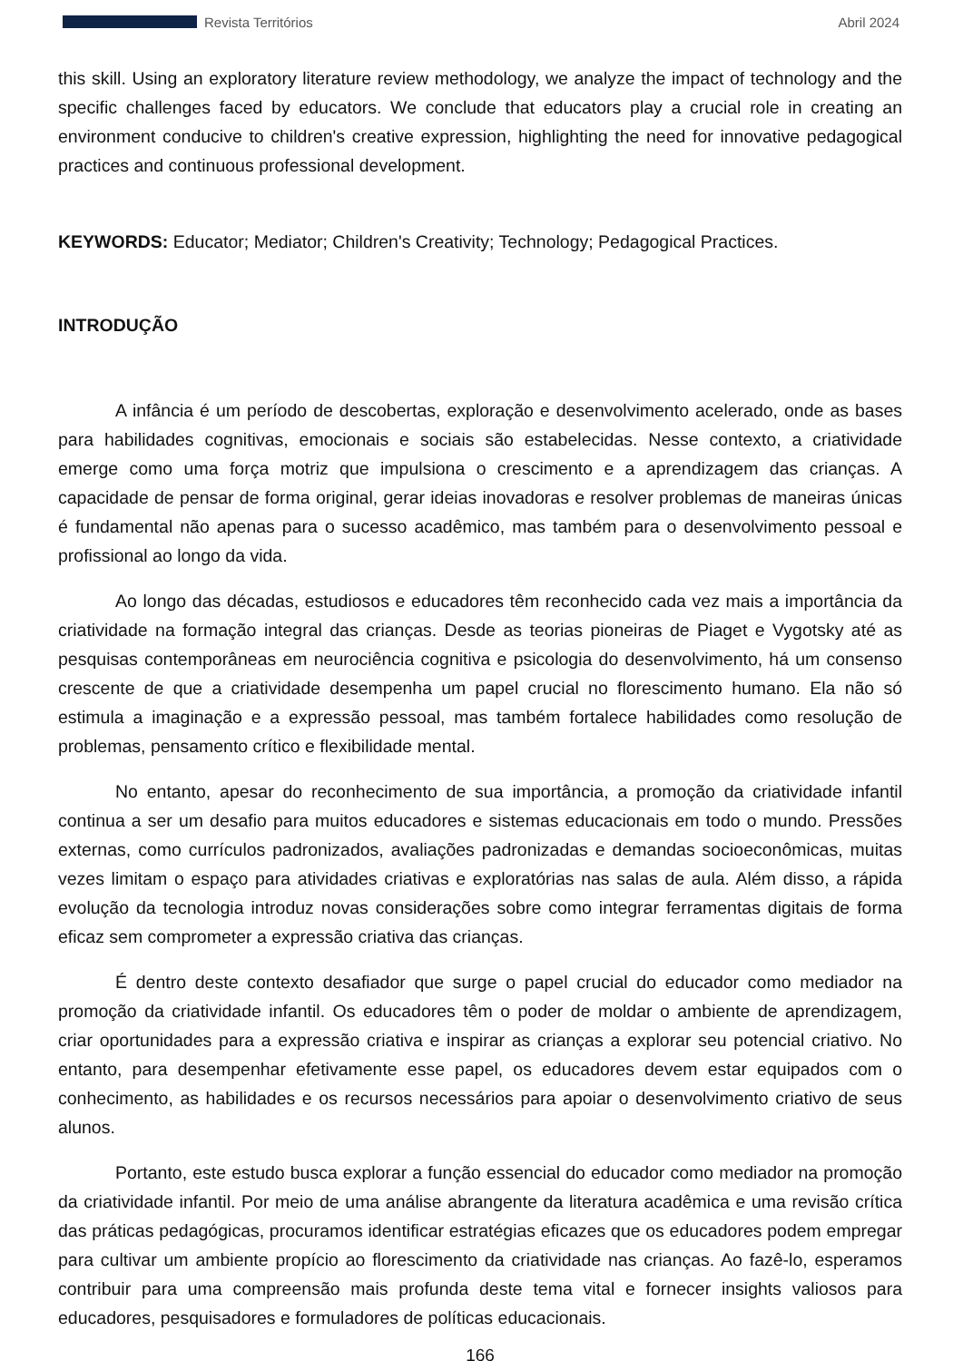Revista Territórios Abril 2024
this skill. Using an exploratory literature review methodology, we analyze the impact of technology and the specific challenges faced by educators. We conclude that educators play a crucial role in creating an environment conducive to children's creative expression, highlighting the need for innovative pedagogical practices and continuous professional development.
KEYWORDS: Educator; Mediator; Children's Creativity; Technology; Pedagogical Practices.
INTRODUÇÃO
A infância é um período de descobertas, exploração e desenvolvimento acelerado, onde as bases para habilidades cognitivas, emocionais e sociais são estabelecidas. Nesse contexto, a criatividade emerge como uma força motriz que impulsiona o crescimento e a aprendizagem das crianças. A capacidade de pensar de forma original, gerar ideias inovadoras e resolver problemas de maneiras únicas é fundamental não apenas para o sucesso acadêmico, mas também para o desenvolvimento pessoal e profissional ao longo da vida.
Ao longo das décadas, estudiosos e educadores têm reconhecido cada vez mais a importância da criatividade na formação integral das crianças. Desde as teorias pioneiras de Piaget e Vygotsky até as pesquisas contemporâneas em neurociência cognitiva e psicologia do desenvolvimento, há um consenso crescente de que a criatividade desempenha um papel crucial no florescimento humano. Ela não só estimula a imaginação e a expressão pessoal, mas também fortalece habilidades como resolução de problemas, pensamento crítico e flexibilidade mental.
No entanto, apesar do reconhecimento de sua importância, a promoção da criatividade infantil continua a ser um desafio para muitos educadores e sistemas educacionais em todo o mundo. Pressões externas, como currículos padronizados, avaliações padronizadas e demandas socioeconômicas, muitas vezes limitam o espaço para atividades criativas e exploratórias nas salas de aula. Além disso, a rápida evolução da tecnologia introduz novas considerações sobre como integrar ferramentas digitais de forma eficaz sem comprometer a expressão criativa das crianças.
É dentro deste contexto desafiador que surge o papel crucial do educador como mediador na promoção da criatividade infantil. Os educadores têm o poder de moldar o ambiente de aprendizagem, criar oportunidades para a expressão criativa e inspirar as crianças a explorar seu potencial criativo. No entanto, para desempenhar efetivamente esse papel, os educadores devem estar equipados com o conhecimento, as habilidades e os recursos necessários para apoiar o desenvolvimento criativo de seus alunos.
Portanto, este estudo busca explorar a função essencial do educador como mediador na promoção da criatividade infantil. Por meio de uma análise abrangente da literatura acadêmica e uma revisão crítica das práticas pedagógicas, procuramos identificar estratégias eficazes que os educadores podem empregar para cultivar um ambiente propício ao florescimento da criatividade nas crianças. Ao fazê-lo, esperamos contribuir para uma compreensão mais profunda deste tema vital e fornecer insights valiosos para educadores, pesquisadores e formuladores de políticas educacionais.
166